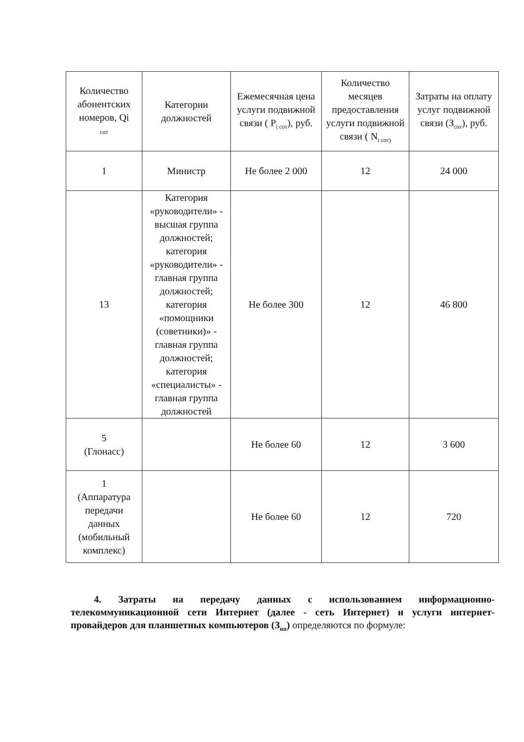| Количество абонентских номеров, Qi сот | Категории должностей | Ежемесячная цена услуги подвижной связи ( P<sub>i сот</sub>), руб. | Количество месяцев предоставления услуги подвижной связи ( N<sub>i сот)</sub> | Затраты на оплату услуг подвижной связи (З<sub>сот</sub>), руб. |
| --- | --- | --- | --- | --- |
| 1 | Министр | Не более 2 000 | 12 | 24 000 |
| 13 | Категория «руководители» - высшая группа должностей; категория «руководители» - главная группа должностей; категория «помощники (советники)» - главная группа должностей; категория «специалисты» - главная группа должностей | Не более 300 | 12 | 46 800 |
| 5 (Глонасс) | | Не более 60 | 12 | 3 600 |
| 1 (Аппаратура передачи данных (мобильный комплекс) | | Не более 60 | 12 | 720 |
4. Затраты на передачу данных с использованием информационно-телекоммуникационной сети Интернет (далее - сеть Интернет) и услуги интернет-провайдеров для планшетных компьютеров (З<sub>ип</sub>) определяются по формуле: